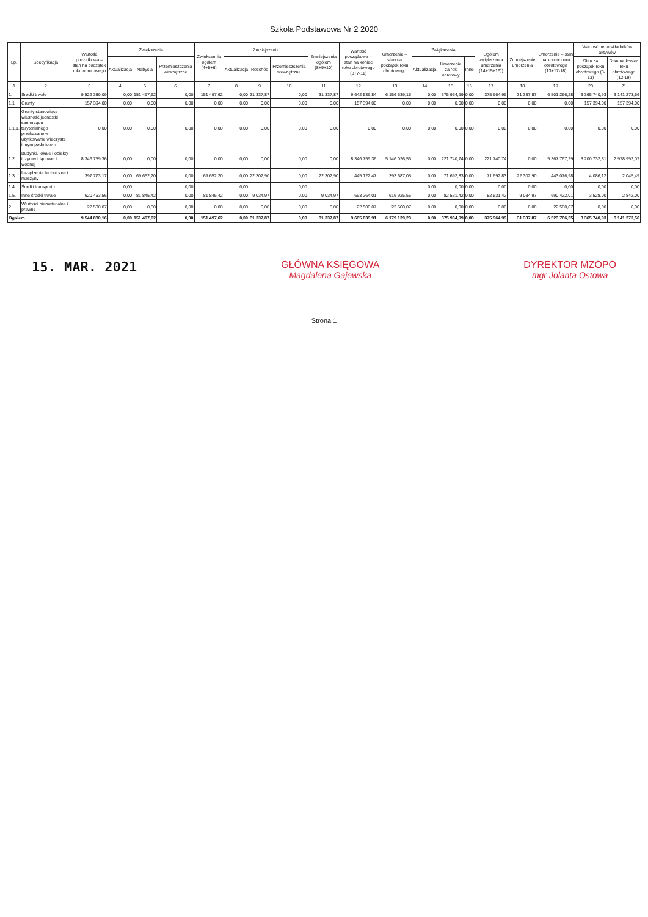Szkoła Podstawowa Nr 2 2020
| Lp. | Specyfikacja | Wartość początkowa – stan na początek roku obrotowego | Zwiększenia | | | Zwiększenia ogółem (4+5+6) | Zmniejszenia | | | Zmniejszenia ogółem (8+9+10) | Wartość początkowa – stan na koniec roku obrotowego (3+7-11) | Umorzenie – stan na początek roku obrotowego | Zwiększenia | | | Ogółem zwiększenia umorzenia (14+15+16)) | Zmniejszenie umorzenia | Umorzenie – stan na koniec roku obrotowego (13+17-18) | Wartość netto składników aktywów | |
| --- | --- | --- | --- | --- | --- | --- | --- | --- | --- | --- | --- | --- | --- | --- | --- | --- | --- | --- | --- | --- |
| | | | Aktualizacja | Nabycia | Przemieszczenia wewnętrzne | | Aktualizacja | Rozchód | Przemieszczenia wewnętrzne | | | | Aktualizacja | Umorzenie za rok obrotowy | Inne | | | | Stan na początek roku obrotowego (3-13) | Stan na koniec roku obrotowego (12-19) |
| 1 | 2 | 3 | 4 | 5 | 6 | 7 | 8 | 9 | 10 | 11 | 12 | 13 | 14 | 15 | 16 | 17 | 18 | 19 | 20 | 21 |
| 1. | Środki trwałe | 9 522 380,09 | 0,00 | 151 497,62 | 0,00 | 151 497,62 | 0,00 | 31 337,87 | 0,00 | 31 337,87 | 9 642 539,84 | 6 156 639,16 | 0,00 | 375 964,99 | 0,00 | 375 964,99 | 31 337,87 | 6 501 266,28 | 3 365 740,93 | 3 141 273,56 |
| 1.1 | Grunty | 157 394,00 | 0,00 | 0,00 | 0,00 | 0,00 | 0,00 | 0,00 | 0,00 | 0,00 | 157 394,00 | 0,00 | 0,00 | 0,00 | 0,00 | 0,00 | 0,00 | 0,00 | 157 394,00 | 157 394,00 |
| 1.1.1. | Grunty stanowiące własność jednostki samorządu terytorialnego przekazane w użytkowanie wieczyste innym podmiotom | 0,00 | 0,00 | 0,00 | 0,00 | 0,00 | 0,00 | 0,00 | 0,00 | 0,00 | 0,00 | 0,00 | 0,00 | 0,00 | 0,00 | 0,00 | 0,00 | 0,00 | 0,00 | 0,00 |
| 1.2. | Budynki, lokale i obiekty inżynierii lądowej i wodnej | 8 346 759,36 | 0,00 | 0,00 | 0,00 | 0,00 | 0,00 | 0,00 | 0,00 | 0,00 | 8 346 759,36 | 5 146 026,55 | 0,00 | 221 740,74 | 0,00 | 221 740,74 | 0,00 | 5 367 767,29 | 3 200 732,81 | 2 978 992,07 |
| 1.3. | Urządzenia techniczne i maszyny | 397 773,17 | 0,00 | 69 652,20 | 0,00 | 69 652,20 | 0,00 | 22 302,90 | 0,00 | 22 302,90 | 445 122,47 | 393 687,05 | 0,00 | 71 692,83 | 0,00 | 71 692,83 | 22 302,90 | 443 076,98 | 4 086,12 | 2 045,49 |
| 1.4. | Środki transportu | | 0,00 | | 0,00 | | 0,00 | | 0,00 | | | | 0,00 | 0,00 | 0,00 | 0,00 | 0,00 | 0,00 | 0,00 | 0,00 |
| 1.5. | Inne środki trwałe | 620 453,56 | 0,00 | 81 845,42 | 0,00 | 81 845,42 | 0,00 | 9 034,97 | 0,00 | 9 034,97 | 693 264,01 | 616 925,56 | 0,00 | 82 531,42 | 0,00 | 82 531,42 | 9 034,97 | 690 422,01 | 3 528,00 | 2 842,00 |
| 2. | Wartości niematerialne i prawne | 22 500,07 | 0,00 | 0,00 | 0,00 | 0,00 | 0,00 | 0,00 | 0,00 | 0,00 | 22 500,07 | 22 500,07 | 0,00 | 0,00 | 0,00 | 0,00 | 0,00 | 22 500,07 | 0,00 | 0,00 |
| Ogółem | | 9 544 880,16 | 0,00 | 151 497,62 | 0,00 | 151 497,62 | 0,00 | 31 337,87 | 0,00 | 31 337,87 | 9 665 039,91 | 6 179 139,23 | 0,00 | 375 964,99 | 0,00 | 375 964,99 | 31 337,87 | 6 523 766,35 | 3 365 740,93 | 3 141 273,56 |
15. MAR. 2021
GŁÓWNA KSIĘGOWA
Magdalena Gajewska
DYREKTOR MZOPO
mgr Jolanta Ostowa
Strona 1